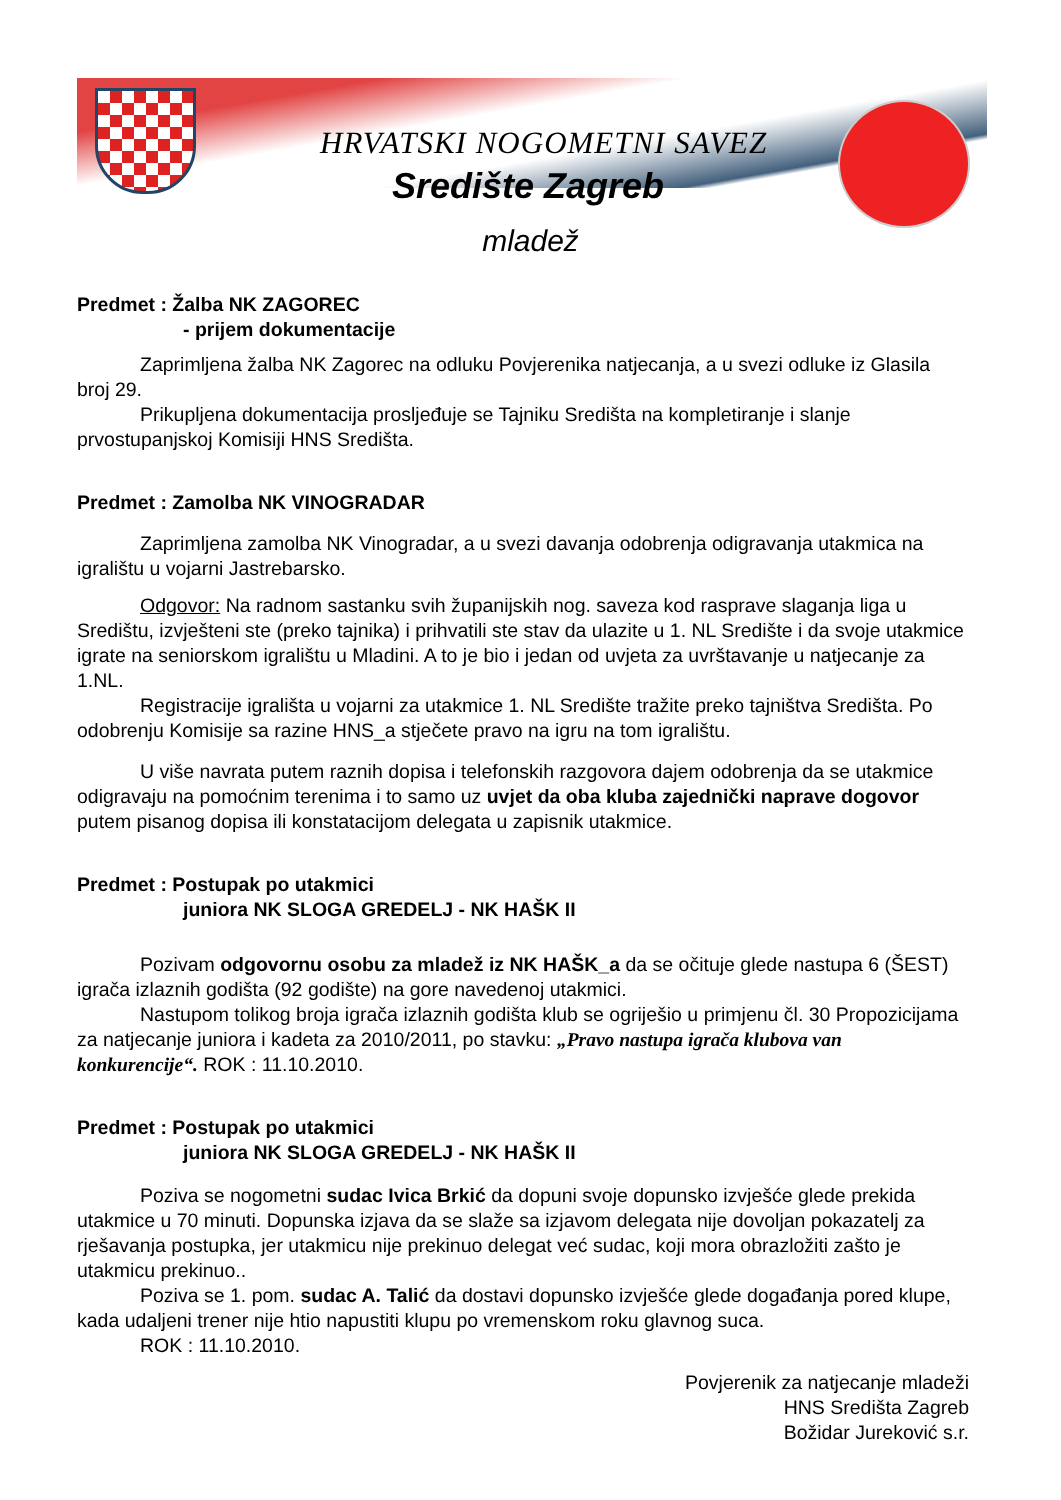HRVATSKI NOGOMETNI SAVEZ
Središte Zagreb
mladež
Predmet : Žalba NK ZAGOREC
- prijem dokumentacije
Zaprimljena žalba NK Zagorec na odluku Povjerenika natjecanja, a u svezi odluke iz Glasila broj 29.
Prikupljena dokumentacija prosljeđuje se Tajniku Središta na kompletiranje i slanje prvostupanjskoj Komisiji HNS Središta.
Predmet : Zamolba NK VINOGRADAR
Zaprimljena zamolba NK Vinogradar, a u svezi davanja odobrenja odigravanja utakmica na igralištu u vojarni Jastrebarsko.
Odgovor: Na radnom sastanku svih županijskih nog. saveza kod rasprave slaganja liga u Središtu, izvješteni ste (preko tajnika) i prihvatili ste stav da ulazite u 1. NL Središte i da svoje utakmice igrate na seniorskom igralištu u Mladini. A to je bio i jedan od uvjeta za uvrštavanje u natjecanje za 1.NL.
Registracije igrališta u vojarni za utakmice 1. NL Središte tražite preko tajništva Središta. Po odobrenju Komisije sa razine HNS_a stječete pravo na igru na tom igralištu.
U više navrata putem raznih dopisa i telefonskih razgovora dajem odobrenja da se utakmice odigravaju na pomoćnim terenima i to samo uz uvjet da oba kluba zajednički naprave dogovor putem pisanog dopisa ili konstatacijom delegata u zapisnik utakmice.
Predmet : Postupak po utakmici
juniora NK SLOGA GREDELJ - NK HAŠK II
Pozivam odgovornu osobu za mladež iz NK HAŠK_a da se očituje glede nastupa 6 (ŠEST) igrača izlaznih godišta (92 godište) na gore navedenoj utakmici.
Nastupom tolikog broja igrača izlaznih godišta klub se ogriješio u primjenu čl. 30 Propozicijama za natjecanje juniora i kadeta za 2010/2011, po stavku: „Pravo nastupa igrača klubova van konkurencije“. ROK : 11.10.2010.
Predmet : Postupak po utakmici
juniora NK SLOGA GREDELJ - NK HAŠK II
Poziva se nogometni sudac Ivica Brkić da dopuni svoje dopunsko izvješće glede prekida utakmice u 70 minuti. Dopunska izjava da se slaže sa izjavom delegata nije dovoljan pokazatelj za rješavanja postupka, jer utakmicu nije prekinuo delegat već sudac, koji mora obrazložiti zašto je utakmicu prekinuo..
Poziva se 1. pom. sudac A. Talić da dostavi dopunsko izvješće glede događanja pored klupe, kada udaljeni trener nije htio napustiti klupu po vremenskom roku glavnog suca.
ROK : 11.10.2010.
Povjerenik za natjecanje mladeži
HNS Središta Zagreb
Božidar Jureković s.r.